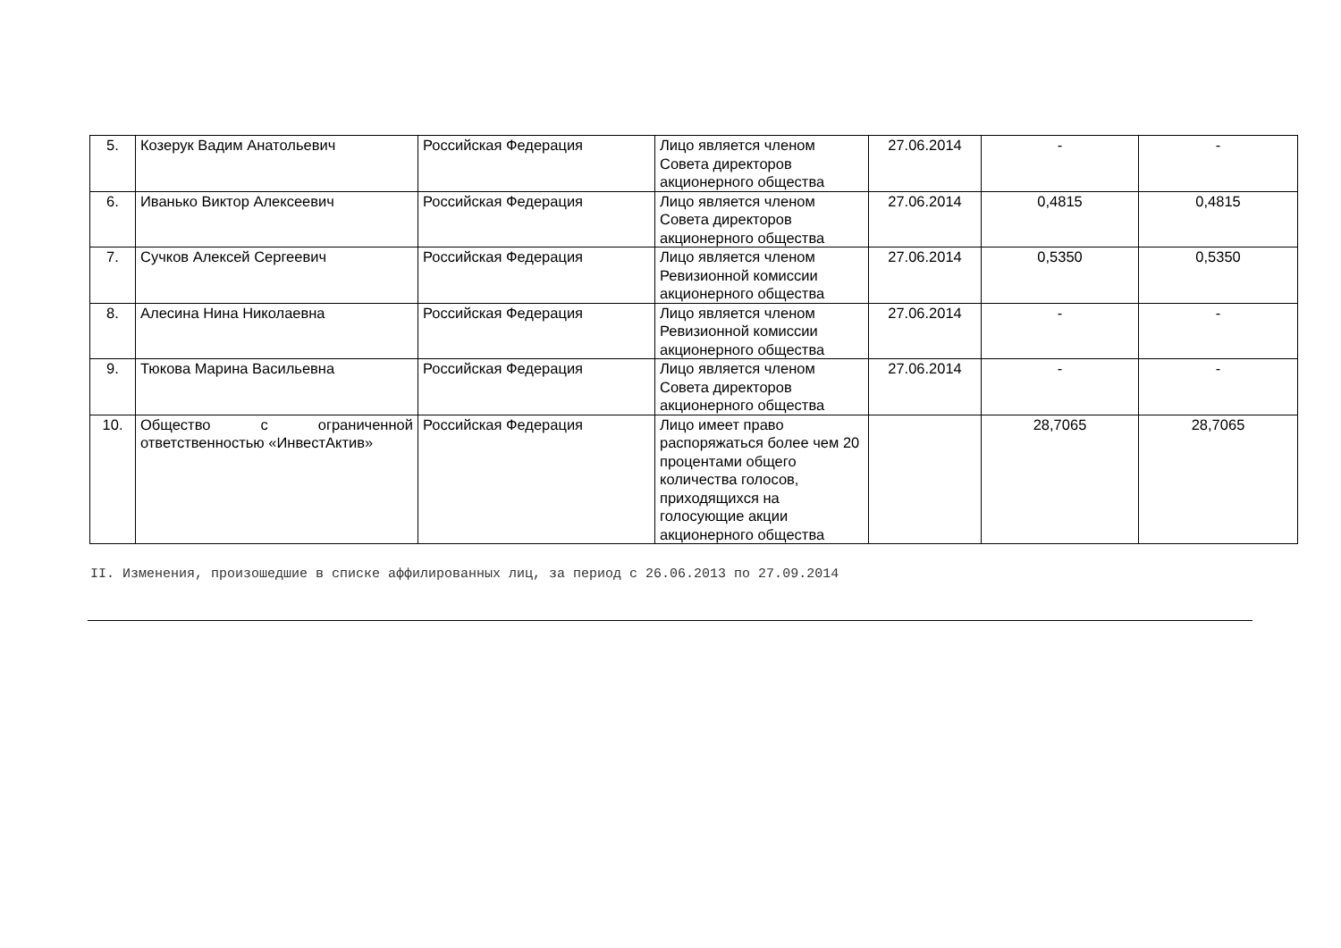| 5. | Козерук Вадим Анатольевич | Российская Федерация | Лицо является членом Совета директоров акционерного общества | 27.06.2014 | - | - |
| 6. | Иванько Виктор Алексеевич | Российская Федерация | Лицо является членом Совета директоров акционерного общества | 27.06.2014 | 0,4815 | 0,4815 |
| 7. | Сучков Алексей Сергеевич | Российская Федерация | Лицо является членом Ревизионной комиссии акционерного общества | 27.06.2014 | 0,5350 | 0,5350 |
| 8. | Алесина Нина Николаевна | Российская Федерация | Лицо является членом Ревизионной комиссии акционерного общества | 27.06.2014 | - | - |
| 9. | Тюкова Марина Васильевна | Российская Федерация | Лицо является членом Совета директоров акционерного общества | 27.06.2014 | - | - |
| 10. | Общество с ограниченной ответственностью «ИнвестАктив» | Российская Федерация | Лицо имеет право распоряжаться более чем 20 процентами общего количества голосов, приходящихся на голосующие акции акционерного общества | | 28,7065 | 28,7065 |
II. Изменения, произошедшие в списке аффилированных лиц, за период с 26.06.2013 по 27.09.2014